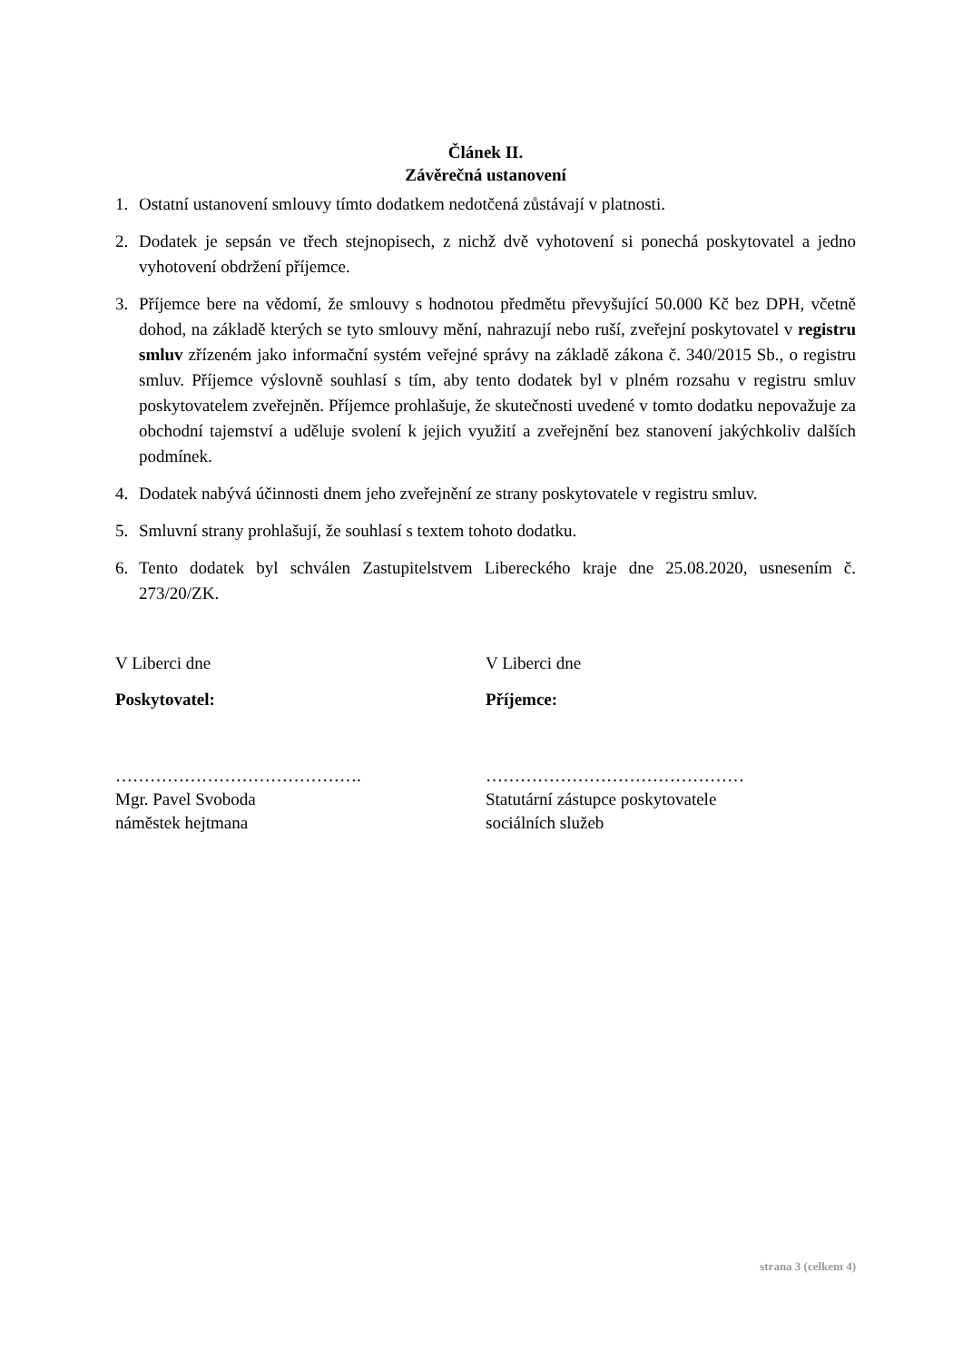Článek II.
Závěrečná ustanovení
1. Ostatní ustanovení smlouvy tímto dodatkem nedotčená zůstávají v platnosti.
2. Dodatek je sepsán ve třech stejnopisech, z nichž dvě vyhotovení si ponechá poskytovatel a jedno vyhotovení obdržení příjemce.
3. Příjemce bere na vědomí, že smlouvy s hodnotou předmětu převyšující 50.000 Kč bez DPH, včetně dohod, na základě kterých se tyto smlouvy mění, nahrazují nebo ruší, zveřejní poskytovatel v registru smluv zřízeném jako informační systém veřejné správy na základě zákona č. 340/2015 Sb., o registru smluv. Příjemce výslovně souhlasí s tím, aby tento dodatek byl v plném rozsahu v registru smluv poskytovatelem zveřejněn. Příjemce prohlašuje, že skutečnosti uvedené v tomto dodatku nepovažuje za obchodní tajemství a uděluje svolení k jejich využití a zveřejnění bez stanovení jakýchkoliv dalších podmínek.
4. Dodatek nabývá účinnosti dnem jeho zveřejnění ze strany poskytovatele v registru smluv.
5. Smluvní strany prohlašují, že souhlasí s textem tohoto dodatku.
6. Tento dodatek byl schválen Zastupitelstvem Libereckého kraje dne 25.08.2020, usnesením č. 273/20/ZK.
V Liberci dne
Poskytovatel:
…………………………………….
Mgr. Pavel Svoboda
náměstek hejtmana
V Liberci dne
Příjemce:
………………………………………
Statutární zástupce poskytovatele
sociálních služeb
strana 3 (celkem 4)